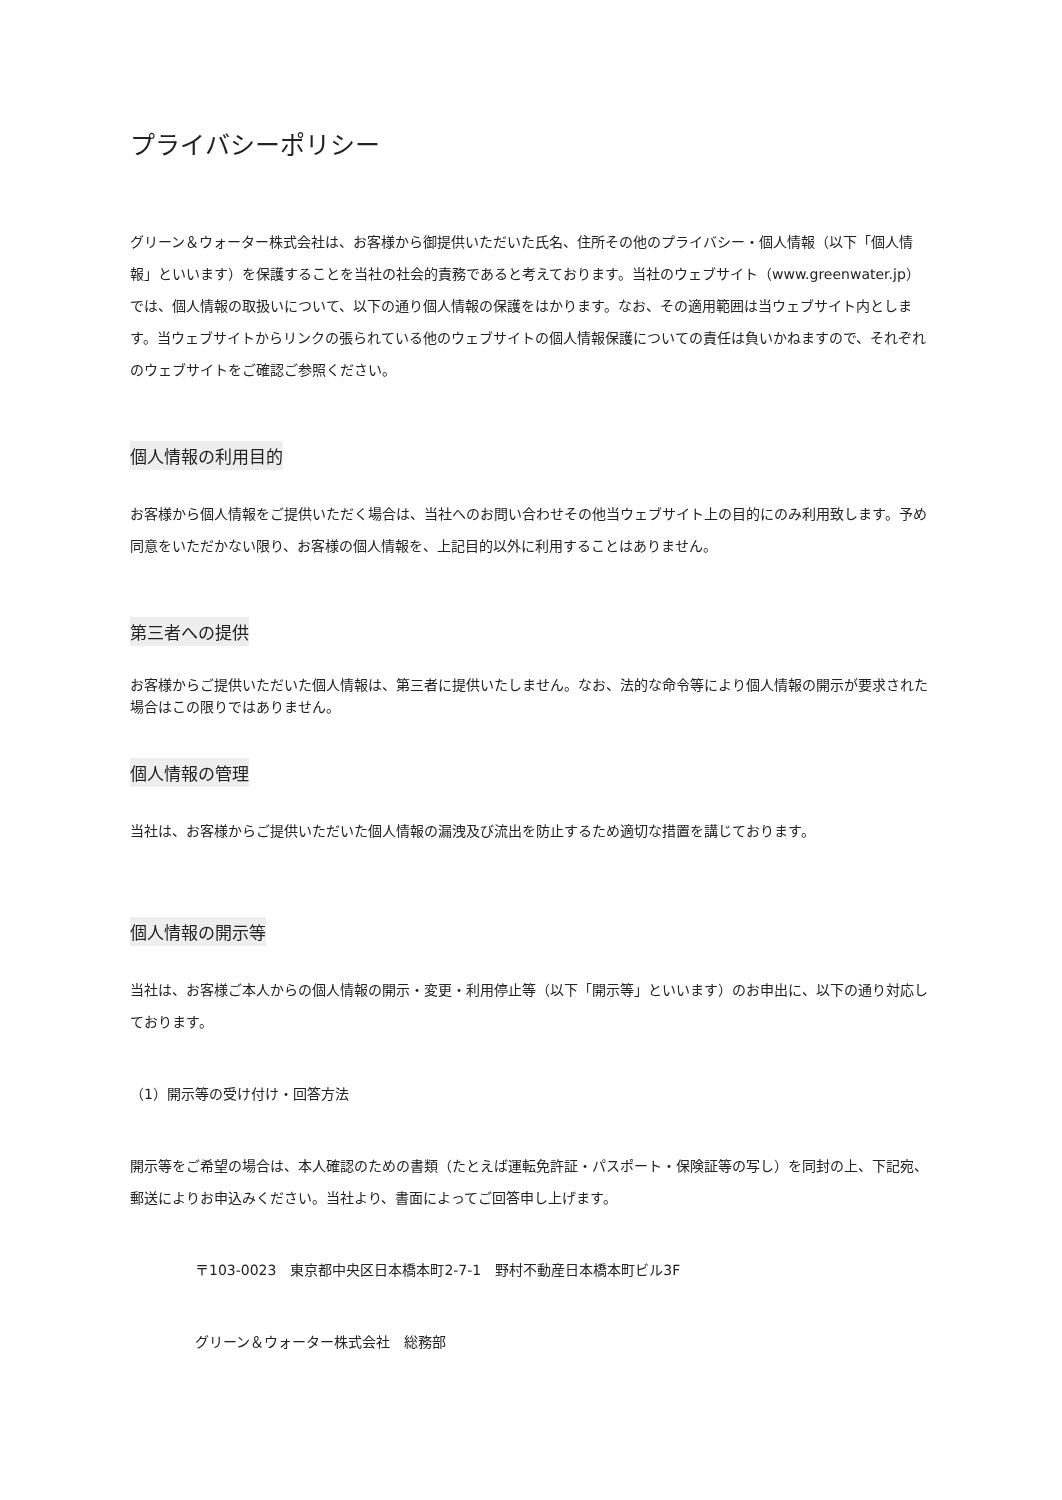プライバシーポリシー
グリーン＆ウォーター株式会社は、お客様から御提供いただいた氏名、住所その他のプライバシー・個人情報（以下「個人情報」といいます）を保護することを当社の社会的責務であると考えております。当社のウェブサイト（www.greenwater.jp）では、個人情報の取扱いについて、以下の通り個人情報の保護をはかります。なお、その適用範囲は当ウェブサイト内とします。当ウェブサイトからリンクの張られている他のウェブサイトの個人情報保護についての責任は負いかねますので、それぞれのウェブサイトをご確認ご参照ください。
個人情報の利用目的
お客様から個人情報をご提供いただく場合は、当社へのお問い合わせその他当ウェブサイト上の目的にのみ利用致します。予め同意をいただかない限り、お客様の個人情報を、上記目的以外に利用することはありません。
第三者への提供
お客様からご提供いただいた個人情報は、第三者に提供いたしません。なお、法的な命令等により個人情報の開示が要求された場合はこの限りではありません。
個人情報の管理
当社は、お客様からご提供いただいた個人情報の漏洩及び流出を防止するため適切な措置を講じております。
個人情報の開示等
当社は、お客様ご本人からの個人情報の開示・変更・利用停止等（以下「開示等」といいます）のお申出に、以下の通り対応しております。
（1）開示等の受け付け・回答方法
開示等をご希望の場合は、本人確認のための書類（たとえば運転免許証・パスポート・保険証等の写し）を同封の上、下記宛、郵送によりお申込みください。当社より、書面によってご回答申し上げます。
〒103-0023　東京都中央区日本橋本町2-7-1　野村不動産日本橋本町ビル3F
グリーン＆ウォーター株式会社　総務部